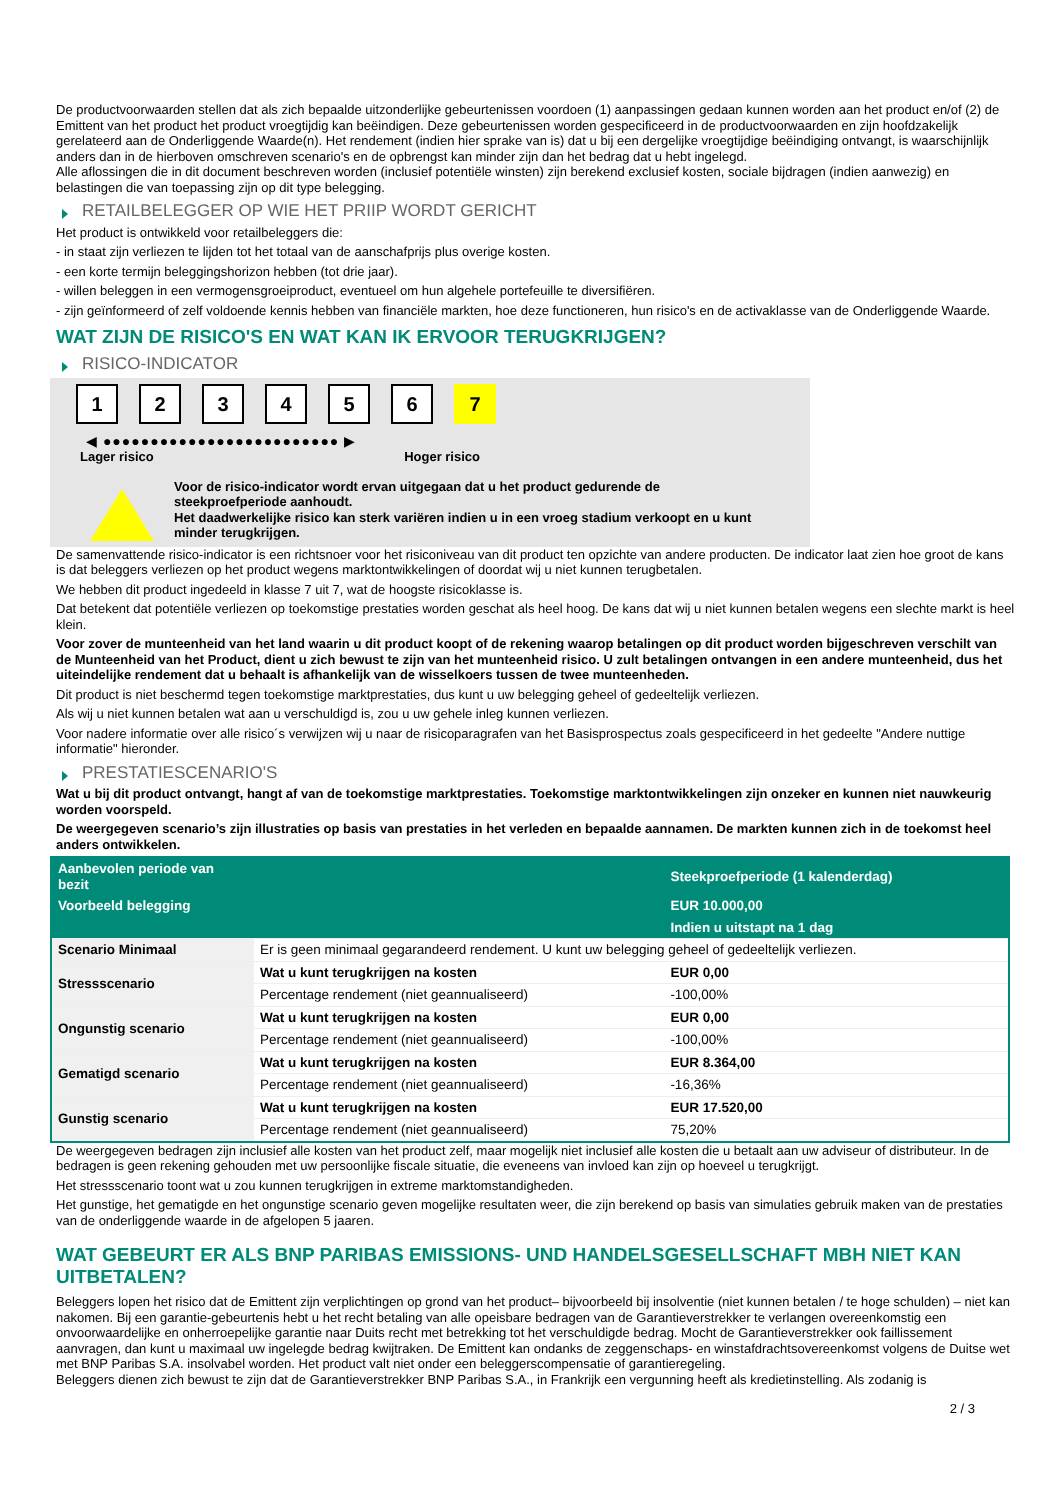De productvoorwaarden stellen dat als zich bepaalde uitzonderlijke gebeurtenissen voordoen (1) aanpassingen gedaan kunnen worden aan het product en/of (2) de Emittent van het product het product vroegtijdig kan beëindigen. Deze gebeurtenissen worden gespecificeerd in de productvoorwaarden en zijn hoofdzakelijk gerelateerd aan de Onderliggende Waarde(n). Het rendement (indien hier sprake van is) dat u bij een dergelijke vroegtijdige beëindiging ontvangt, is waarschijnlijk anders dan in de hierboven omschreven scenario's en de opbrengst kan minder zijn dan het bedrag dat u hebt ingelegd.
Alle aflossingen die in dit document beschreven worden (inclusief potentiële winsten) zijn berekend exclusief kosten, sociale bijdragen (indien aanwezig) en belastingen die van toepassing zijn op dit type belegging.
RETAILBELEGGER OP WIE HET PRIIP WORDT GERICHT
Het product is ontwikkeld voor retailbeleggers die:
- in staat zijn verliezen te lijden tot het totaal van de aanschafprijs plus overige kosten.
- een korte termijn beleggingshorizon hebben (tot drie jaar).
- willen beleggen in een vermogensgroeiproduct, eventueel om hun algehele portefeuille te diversifiëren.
- zijn geïnformeerd of zelf voldoende kennis hebben van financiële markten, hoe deze functioneren, hun risico's en de activaklasse van de Onderliggende Waarde.
WAT ZIJN DE RISICO'S EN WAT KAN IK ERVOOR TERUGKRIJGEN?
RISICO-INDICATOR
1 2 3 4 5 6 7
◀ ●●●●●●●●●●●●●●●●●●●●●●●●● ▶
Lager risico Hoger risico
Voor de risico-indicator wordt ervan uitgegaan dat u het product gedurende de steekproefperiode aanhoudt.
Het daadwerkelijke risico kan sterk variëren indien u in een vroeg stadium verkoopt en u kunt minder terugkrijgen.
De samenvattende risico-indicator is een richtsnoer voor het risiconiveau van dit product ten opzichte van andere producten. De indicator laat zien hoe groot de kans is dat beleggers verliezen op het product wegens marktontwikkelingen of doordat wij u niet kunnen terugbetalen.
We hebben dit product ingedeeld in klasse 7 uit 7, wat de hoogste risicoklasse is.
Dat betekent dat potentiële verliezen op toekomstige prestaties worden geschat als heel hoog. De kans dat wij u niet kunnen betalen wegens een slechte markt is heel klein.
Voor zover de munteenheid van het land waarin u dit product koopt of de rekening waarop betalingen op dit product worden bijgeschreven verschilt van de Munteenheid van het Product, dient u zich bewust te zijn van het munteenheid risico. U zult betalingen ontvangen in een andere munteenheid, dus het uiteindelijke rendement dat u behaalt is afhankelijk van de wisselkoers tussen de twee munteenheden.
Dit product is niet beschermd tegen toekomstige marktprestaties, dus kunt u uw belegging geheel of gedeeltelijk verliezen.
Als wij u niet kunnen betalen wat aan u verschuldigd is, zou u uw gehele inleg kunnen verliezen.
Voor nadere informatie over alle risico´s verwijzen wij u naar de risicoparagrafen van het Basisprospectus zoals gespecificeerd in het gedeelte "Andere nuttige informatie" hieronder.
PRESTATIESCENARIO'S
Wat u bij dit product ontvangt, hangt af van de toekomstige marktprestaties. Toekomstige marktontwikkelingen zijn onzeker en kunnen niet nauwkeurig worden voorspeld.
De weergegeven scenario’s zijn illustraties op basis van prestaties in het verleden en bepaalde aannamen. De markten kunnen zich in de toekomst heel anders ontwikkelen.
| Aanbevolen periode van bezit | | Steekproefperiode (1 kalenderdag) |
| --- | --- | --- |
| Voorbeeld belegging | | EUR 10.000,00 |
| | | Indien u uitstapt na 1 dag |
| Scenario Minimaal | Er is geen minimaal gegarandeerd rendement. U kunt uw belegging geheel of gedeeltelijk verliezen. | |
| Stressscenario | Wat u kunt terugkrijgen na kosten | EUR 0,00 |
| | Percentage rendement (niet geannualiseerd) | -100,00% |
| Ongunstig scenario | Wat u kunt terugkrijgen na kosten | EUR 0,00 |
| | Percentage rendement (niet geannualiseerd) | -100,00% |
| Gematigd scenario | Wat u kunt terugkrijgen na kosten | EUR 8.364,00 |
| | Percentage rendement (niet geannualiseerd) | -16,36% |
| Gunstig scenario | Wat u kunt terugkrijgen na kosten | EUR 17.520,00 |
| | Percentage rendement (niet geannualiseerd) | 75,20% |
De weergegeven bedragen zijn inclusief alle kosten van het product zelf, maar mogelijk niet inclusief alle kosten die u betaalt aan uw adviseur of distributeur. In de bedragen is geen rekening gehouden met uw persoonlijke fiscale situatie, die eveneens van invloed kan zijn op hoeveel u terugkrijgt.
Het stressscenario toont wat u zou kunnen terugkrijgen in extreme marktomstandigheden.
Het gunstige, het gematigde en het ongunstige scenario geven mogelijke resultaten weer, die zijn berekend op basis van simulaties gebruik maken van de prestaties van de onderliggende waarde in de afgelopen 5 jaaren.
WAT GEBEURT ER ALS BNP PARIBAS EMISSIONS- UND HANDELSGESELLSCHAFT MBH NIET KAN UITBETALEN?
Beleggers lopen het risico dat de Emittent zijn verplichtingen op grond van het product– bijvoorbeeld bij insolventie (niet kunnen betalen / te hoge schulden) – niet kan nakomen. Bij een garantie-gebeurtenis hebt u het recht betaling van alle opeisbare bedragen van de Garantieverstrekker te verlangen overeenkomstig een onvoorwaardelijke en onherroepelijke garantie naar Duits recht met betrekking tot het verschuldigde bedrag. Mocht de Garantieverstrekker ook faillissement aanvragen, dan kunt u maximaal uw ingelegde bedrag kwijtraken. De Emittent kan ondanks de zeggenschaps- en winstafdrachtsovereenkomst volgens de Duitse wet met BNP Paribas S.A. insolvabel worden. Het product valt niet onder een beleggerscompensatie of garantieregeling.
Beleggers dienen zich bewust te zijn dat de Garantieverstrekker BNP Paribas S.A., in Frankrijk een vergunning heeft als kredietinstelling. Als zodanig is
2 / 3